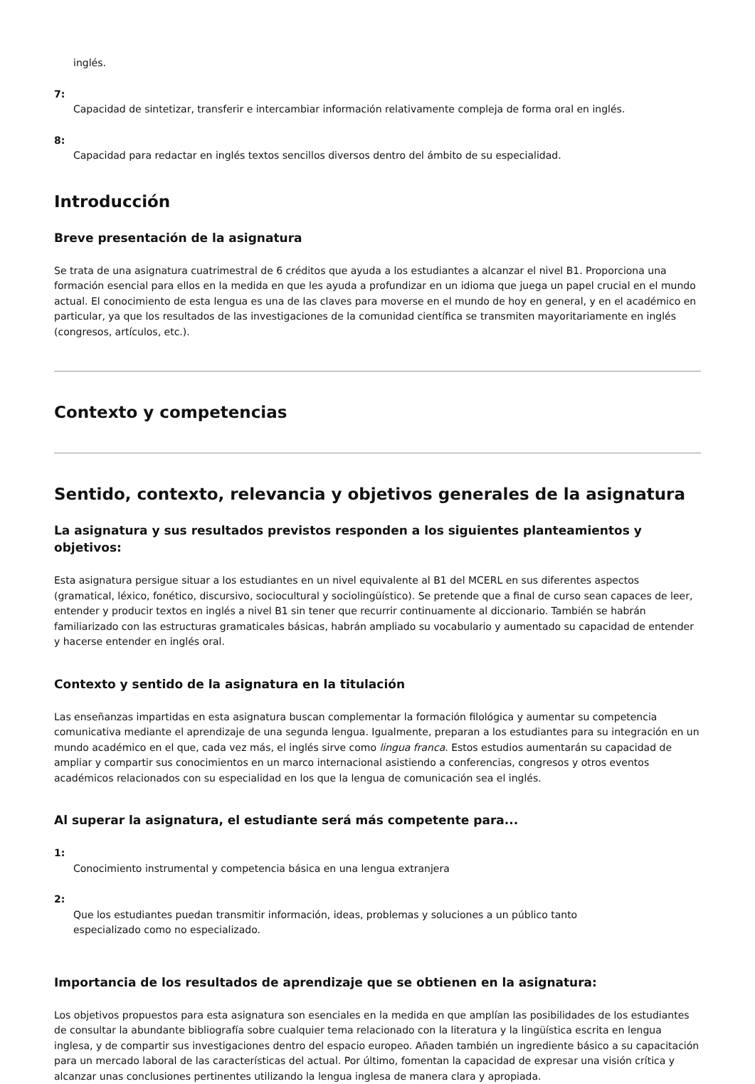inglés.
7:
Capacidad de sintetizar, transferir e intercambiar información relativamente compleja de forma oral en inglés.
8:
Capacidad para redactar en inglés textos sencillos diversos dentro del ámbito de su especialidad.
Introducción
Breve presentación de la asignatura
Se trata de una asignatura cuatrimestral de 6 créditos que ayuda a los estudiantes a alcanzar el nivel B1. Proporciona una formación esencial para ellos en la medida en que les ayuda a profundizar en un idioma que juega un papel crucial en el mundo actual. El conocimiento de esta lengua es una de las claves para moverse en el mundo de hoy en general, y en el académico en particular, ya que los resultados de las investigaciones de la comunidad científica se transmiten mayoritariamente en inglés (congresos, artículos, etc.).
Contexto y competencias
Sentido, contexto, relevancia y objetivos generales de la asignatura
La asignatura y sus resultados previstos responden a los siguientes planteamientos y objetivos:
Esta asignatura persigue situar a los estudiantes en un nivel equivalente al B1 del MCERL en sus diferentes aspectos (gramatical, léxico, fonético, discursivo, sociocultural y sociolingüístico). Se pretende que a final de curso sean capaces de leer, entender y producir textos en inglés a nivel B1 sin tener que recurrir continuamente al diccionario. También se habrán familiarizado con las estructuras gramaticales básicas, habrán ampliado su vocabulario y aumentado su capacidad de entender y hacerse entender en inglés oral.
Contexto y sentido de la asignatura en la titulación
Las enseñanzas impartidas en esta asignatura buscan complementar la formación filológica y aumentar su competencia comunicativa mediante el aprendizaje de una segunda lengua. Igualmente, preparan a los estudiantes para su integración en un mundo académico en el que, cada vez más, el inglés sirve como lingua franca. Estos estudios aumentarán su capacidad de ampliar y compartir sus conocimientos en un marco internacional asistiendo a conferencias, congresos y otros eventos académicos relacionados con su especialidad en los que la lengua de comunicación sea el inglés.
Al superar la asignatura, el estudiante será más competente para...
1:
Conocimiento instrumental y competencia básica en una lengua extranjera
2:
Que los estudiantes puedan transmitir información, ideas, problemas y soluciones a un público tanto
especializado como no especializado.
Importancia de los resultados de aprendizaje que se obtienen en la asignatura:
Los objetivos propuestos para esta asignatura son esenciales en la medida en que amplían las posibilidades de los estudiantes de consultar la abundante bibliografía sobre cualquier tema relacionado con la literatura y la lingüística escrita en lengua inglesa, y de compartir sus investigaciones dentro del espacio europeo. Añaden también un ingrediente básico a su capacitación para un mercado laboral de las características del actual. Por último, fomentan la capacidad de expresar una visión crítica y alcanzar unas conclusiones pertinentes utilizando la lengua inglesa de manera clara y apropiada.